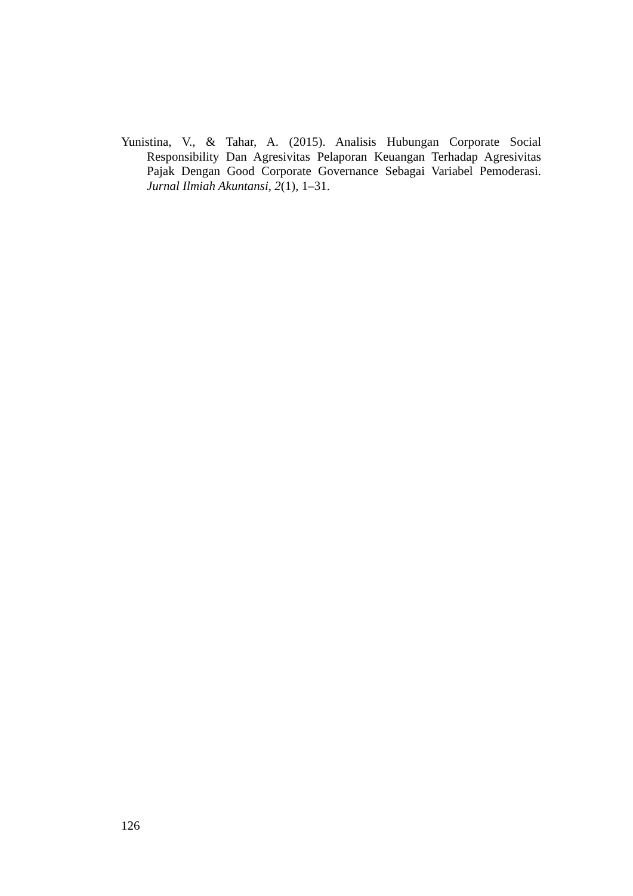Yunistina, V., & Tahar, A. (2015). Analisis Hubungan Corporate Social Responsibility Dan Agresivitas Pelaporan Keuangan Terhadap Agresivitas Pajak Dengan Good Corporate Governance Sebagai Variabel Pemoderasi. Jurnal Ilmiah Akuntansi, 2(1), 1–31.
126